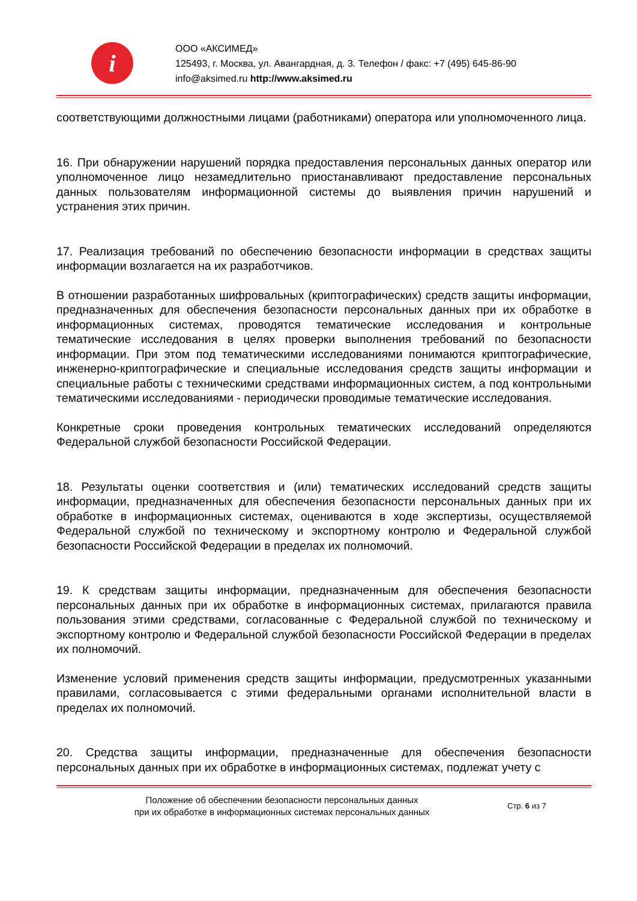i
ООО «АКСИМЕД»
125493, г. Москва, ул. Авангардная, д. 3. Телефон / факс: +7 (495) 645-86-90
info@aksimed.ru http://www.aksimed.ru
соответствующими должностными лицами (работниками) оператора или уполномоченного лица.
16. При обнаружении нарушений порядка предоставления персональных данных оператор или уполномоченное лицо незамедлительно приостанавливают предоставление персональных данных пользователям информационной системы до выявления причин нарушений и устранения этих причин.
17. Реализация требований по обеспечению безопасности информации в средствах защиты информации возлагается на их разработчиков.
В отношении разработанных шифровальных (криптографических) средств защиты информации, предназначенных для обеспечения безопасности персональных данных при их обработке в информационных системах, проводятся тематические исследования и контрольные тематические исследования в целях проверки выполнения требований по безопасности информации. При этом под тематическими исследованиями понимаются криптографические, инженерно-криптографические и специальные исследования средств защиты информации и специальные работы с техническими средствами информационных систем, а под контрольными тематическими исследованиями - периодически проводимые тематические исследования.
Конкретные сроки проведения контрольных тематических исследований определяются Федеральной службой безопасности Российской Федерации.
18. Результаты оценки соответствия и (или) тематических исследований средств защиты информации, предназначенных для обеспечения безопасности персональных данных при их обработке в информационных системах, оцениваются в ходе экспертизы, осуществляемой Федеральной службой по техническому и экспортному контролю и Федеральной службой безопасности Российской Федерации в пределах их полномочий.
19. К средствам защиты информации, предназначенным для обеспечения безопасности персональных данных при их обработке в информационных системах, прилагаются правила пользования этими средствами, согласованные с Федеральной службой по техническому и экспортному контролю и Федеральной службой безопасности Российской Федерации в пределах их полномочий.
Изменение условий применения средств защиты информации, предусмотренных указанными правилами, согласовывается с этими федеральными органами исполнительной власти в пределах их полномочий.
20. Средства защиты информации, предназначенные для обеспечения безопасности персональных данных при их обработке в информационных системах, подлежат учету с
Положение об обеспечении безопасности персональных данных
при их обработке в информационных системах персональных данных
Стр. 6 из 7